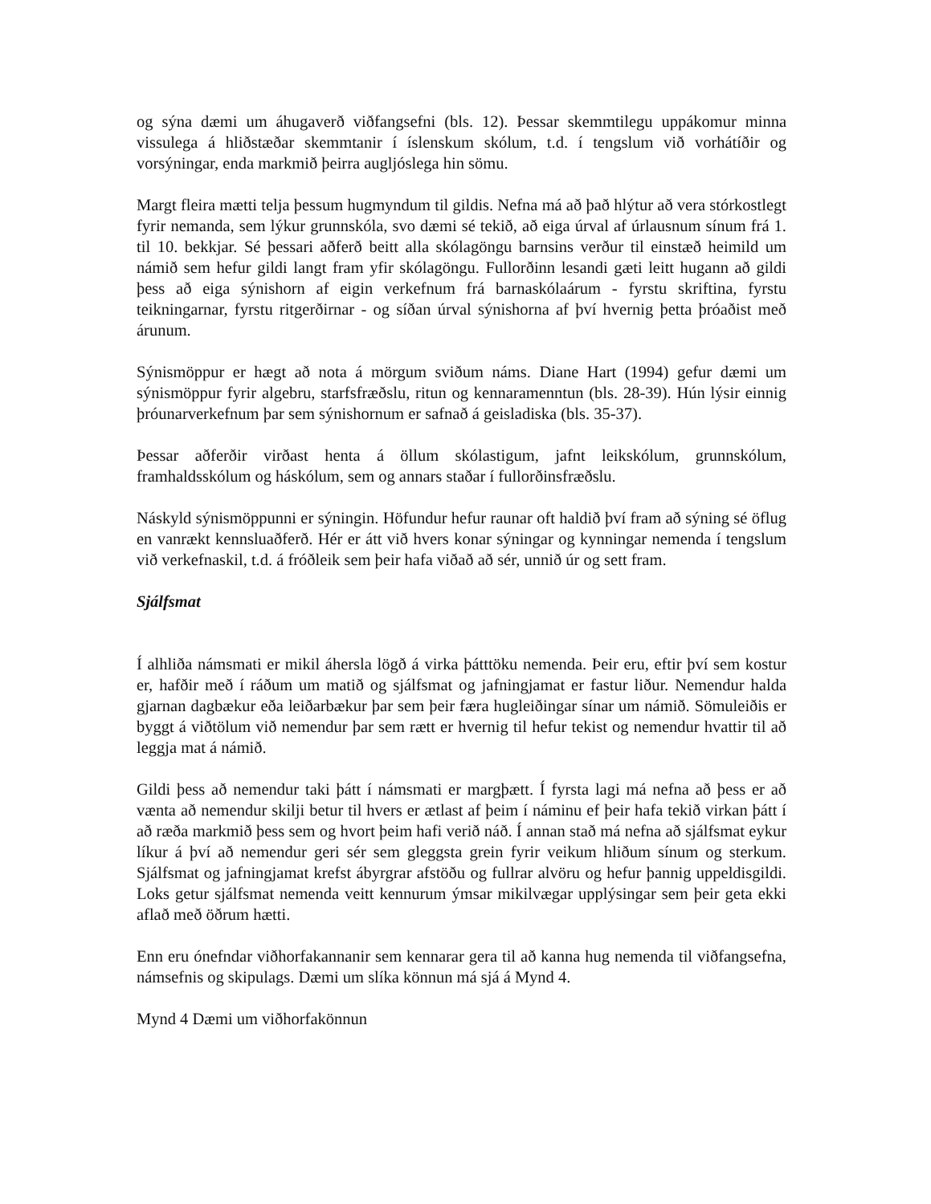og sýna dæmi um áhugaverð viðfangsefni (bls. 12). Þessar skemmtilegu uppákomur minna vissulega á hliðstæðar skemmtanir í íslenskum skólum, t.d. í tengslum við vorhátíðir og vorsýningar, enda markmið þeirra augljóslega hin sömu.
Margt fleira mætti telja þessum hugmyndum til gildis. Nefna má að það hlýtur að vera stórkostlegt fyrir nemanda, sem lýkur grunnskóla, svo dæmi sé tekið, að eiga úrval af úrlausnum sínum frá 1. til 10. bekkjar. Sé þessari aðferð beitt alla skólagöngu barnsins verður til einstæð heimild um námið sem hefur gildi langt fram yfir skólagöngu. Fullorðinn lesandi gæti leitt hugann að gildi þess að eiga sýnishorn af eigin verkefnum frá barnaskólaárum - fyrstu skriftina, fyrstu teikningarnar, fyrstu ritgerðirnar - og síðan úrval sýnishorna af því hvernig þetta þróaðist með árunum.
Sýnismöppur er hægt að nota á mörgum sviðum náms. Diane Hart (1994) gefur dæmi um sýnismöppur fyrir algebru, starfsfræðslu, ritun og kennaramenntun (bls. 28-39). Hún lýsir einnig þróunarverkefnum þar sem sýnishornum er safnað á geisladiska (bls. 35-37).
Þessar aðferðir virðast henta á öllum skólastigum, jafnt leikskólum, grunnskólum, framhaldsskólum og háskólum, sem og annars staðar í fullorðinsfræðslu.
Náskyld sýnismöppunni er sýningin. Höfundur hefur raunar oft haldið því fram að sýning sé öflug en vanrækt kennsluaðferð. Hér er átt við hvers konar sýningar og kynningar nemenda í tengslum við verkefnaskil, t.d. á fróðleik sem þeir hafa viðað að sér, unnið úr og sett fram.
Sjálfsmat
Í alhliða námsmati er mikil áhersla lögð á virka þátttöku nemenda. Þeir eru, eftir því sem kostur er, hafðir með í ráðum um matið og sjálfsmat og jafningjamat er fastur liður. Nemendur halda gjarnan dagbækur eða leiðarbækur þar sem þeir færa hugleiðingar sínar um námið. Sömuleiðis er byggt á viðtölum við nemendur þar sem rætt er hvernig til hefur tekist og nemendur hvattir til að leggja mat á námið.
Gildi þess að nemendur taki þátt í námsmati er margþætt. Í fyrsta lagi má nefna að þess er að vænta að nemendur skilji betur til hvers er ætlast af þeim í náminu ef þeir hafa tekið virkan þátt í að ræða markmið þess sem og hvort þeim hafi verið náð. Í annan stað má nefna að sjálfsmat eykur líkur á því að nemendur geri sér sem gleggsta grein fyrir veikum hliðum sínum og sterkum. Sjálfsmat og jafningjamat krefst ábyrgrar afstöðu og fullrar alvöru og hefur þannig uppeldisgildi. Loks getur sjálfsmat nemenda veitt kennurum ýmsar mikilvægar upplýsingar sem þeir geta ekki aflað með öðrum hætti.
Enn eru ónefndar viðhorfakannanir sem kennarar gera til að kanna hug nemenda til viðfangsefna, námsefnis og skipulags. Dæmi um slíka könnun má sjá á Mynd 4.
Mynd 4 Dæmi um viðhorfakönnun